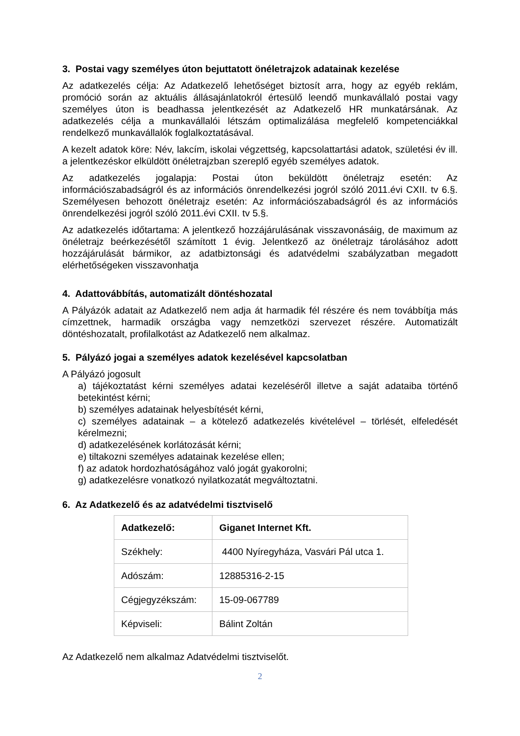3. Postai vagy személyes úton bejuttatott önéletrajzok adatainak kezelése
Az adatkezelés célja: Az Adatkezelő lehetőséget biztosít arra, hogy az egyéb reklám, promóció során az aktuális állásajánlatokról értesülő leendő munkavállaló postai vagy személyes úton is beadhassa jelentkezését az Adatkezelő HR munkatársának. Az adatkezelés célja a munkavállalói létszám optimalizálása megfelelő kompetenciákkal rendelkező munkavállalók foglalkoztatásával.
A kezelt adatok köre: Név, lakcím, iskolai végzettség, kapcsolattartási adatok, születési év ill. a jelentkezéskor elküldött önéletrajzban szereplő egyéb személyes adatok.
Az adatkezelés jogalapja: Postai úton beküldött önéletrajz esetén: Az információszabadságról és az információs önrendelkezési jogról szóló 2011.évi CXII. tv 6.§. Személyesen behozott önéletrajz esetén: Az információszabadságról és az információs önrendelkezési jogról szóló 2011.évi CXII. tv 5.§.
Az adatkezelés időtartama: A jelentkező hozzájárulásának visszavonásáig, de maximum az önéletrajz beérkezésétől számított 1 évig. Jelentkező az önéletrajz tárolásához adott hozzájárulását bármikor, az adatbiztonsági és adatvédelmi szabályzatban megadott elérhetőségeken visszavonhatja
4. Adattovábbítás, automatizált döntéshozatal
A Pályázók adatait az Adatkezelő nem adja át harmadik fél részére és nem továbbítja más címzettnek, harmadik országba vagy nemzetközi szervezet részére. Automatizált döntéshozatalt, profilalkotást az Adatkezelő nem alkalmaz.
5. Pályázó jogai a személyes adatok kezelésével kapcsolatban
A Pályázó jogosult
a) tájékoztatást kérni személyes adatai kezeléséről illetve a saját adataiba történő betekintést kérni;
b) személyes adatainak helyesbítését kérni,
c) személyes adatainak – a kötelező adatkezelés kivételével – törlését, elfeledését kérelmezni;
d) adatkezelésének korlátozását kérni;
e) tiltakozni személyes adatainak kezelése ellen;
f) az adatok hordozhatóságához való jogát gyakorolni;
g) adatkezelésre vonatkozó nyilatkozatát megváltoztatni.
6. Az Adatkezelő és az adatvédelmi tisztviselő
| Adatkezelő: | Giganet Internet Kft. |
| Székhely: | 4400 Nyíregyháza, Vasvári Pál utca 1. |
| Adószám: | 12885316-2-15 |
| Cégjegyzékszám: | 15-09-067789 |
| Képviseli: | Bálint Zoltán |
Az Adatkezelő nem alkalmaz Adatvédelmi tisztviselőt.
2